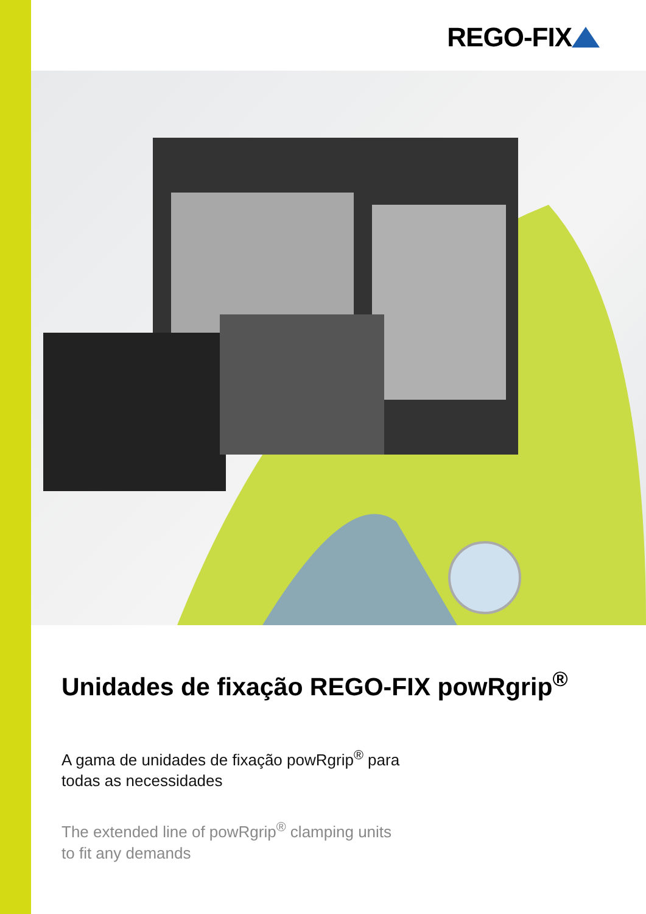REGO-FIX
Unidades de fixação REGO-FIX powRgrip<sup>®</sup>
A gama de unidades de fixação powRgrip<sup>®</sup> para
todas as necessidades
The extended line of powRgrip<sup>®</sup> clamping units
to fit any demands